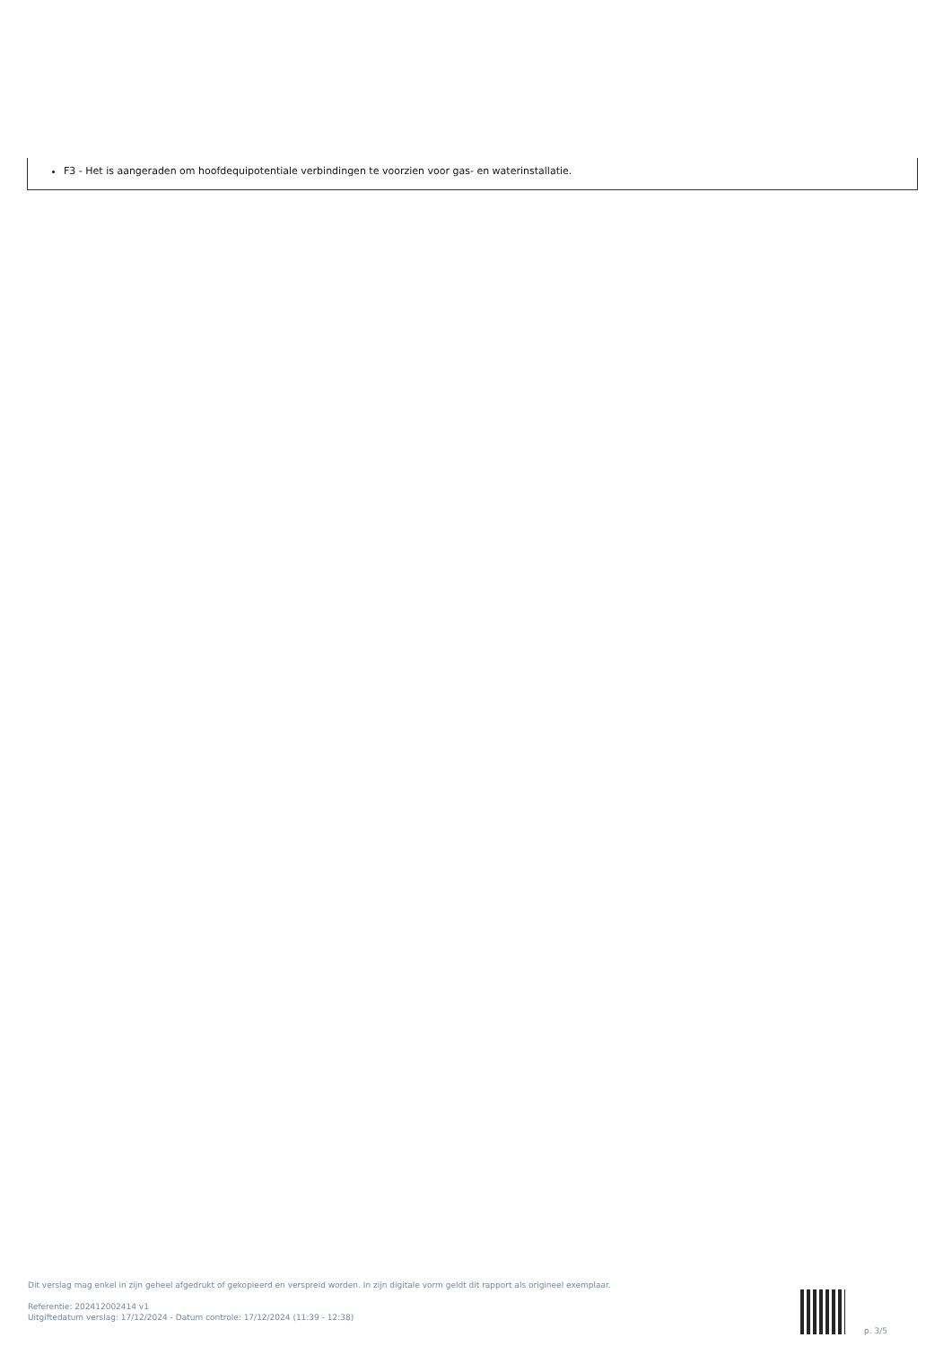F3 - Het is aangeraden om hoofdequipotentiale verbindingen te voorzien voor gas- en waterinstallatie.
Dit verslag mag enkel in zijn geheel afgedrukt of gekopieerd en verspreid worden. In zijn digitale vorm geldt dit rapport als origineel exemplaar.
Referentie: 202412002414 v1
Uitgiftedatum verslag: 17/12/2024 - Datum controle: 17/12/2024 (11:39 - 12:38)
p. 3/5